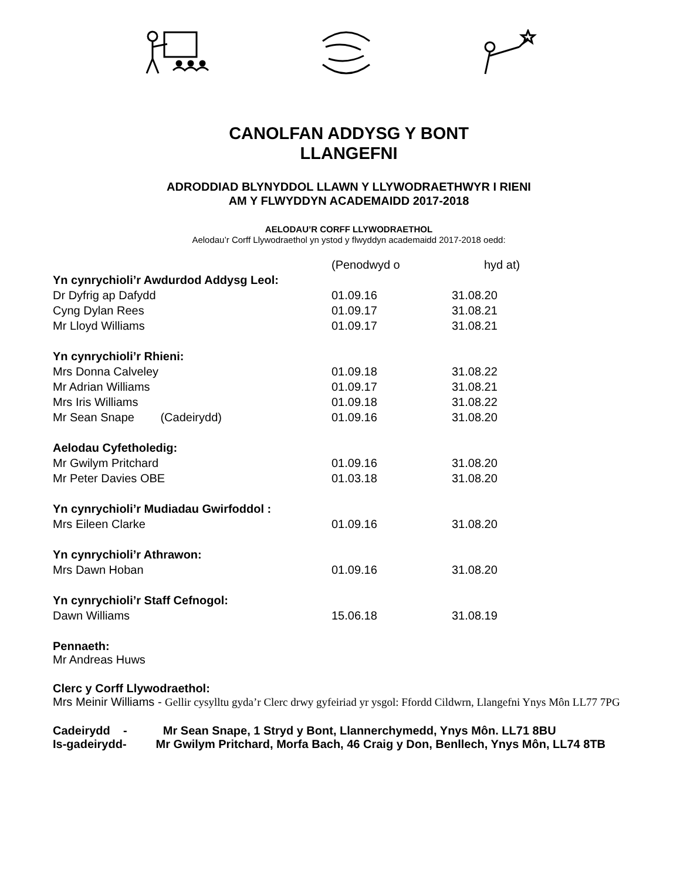CANOLFAN ADDYSG Y BONT
LLANGEFNI
ADRODDIAD BLYNYDDOL LLAWN Y LLYWODRAETHWYR I RIENI
AM Y FLWYDDYN ACADEMAIDD 2017-2018
AELODAU’R CORFF LLYWODRAETHOL
Aelodau’r Corff Llywodraethol yn ystod y flwyddyn academaidd 2017-2018 oedd:
| | (Penodwyd o | hyd at) |
| --- | --- | --- |
| Yn cynrychioli’r Awdurdod Addysg Leol: | | |
| Dr Dyfrig ap Dafydd | 01.09.16 | 31.08.20 |
| Cyng Dylan Rees | 01.09.17 | 31.08.21 |
| Mr Lloyd Williams | 01.09.17 | 31.08.21 |
| Yn cynrychioli’r Rhieni: | | |
| Mrs Donna Calveley | 01.09.18 | 31.08.22 |
| Mr Adrian Williams | 01.09.17 | 31.08.21 |
| Mrs Iris Williams | 01.09.18 | 31.08.22 |
| Mr Sean Snape (Cadeirydd) | 01.09.16 | 31.08.20 |
| Aelodau Cyfetholedig: | | |
| Mr Gwilym Pritchard | 01.09.16 | 31.08.20 |
| Mr Peter Davies OBE | 01.03.18 | 31.08.20 |
| Yn cynrychioli’r Mudiadau Gwirfoddol : | | |
| Mrs Eileen Clarke | 01.09.16 | 31.08.20 |
| Yn cynrychioli’r Athrawon: | | |
| Mrs Dawn Hoban | 01.09.16 | 31.08.20 |
| Yn cynrychioli’r Staff Cefnogol: | | |
| Dawn Williams | 15.06.18 | 31.08.19 |
Pennaeth:
Mr Andreas Huws
Clerc y Corff Llywodraethol:
Mrs Meinir Williams - Gellir cysylltu gyda’r Clerc drwy gyfeiriad yr ysgol: Ffordd Cildwrn, Llangefni Ynys Môn LL77 7PG
Cadeirydd - Mr Sean Snape, 1 Stryd y Bont, Llannerchymedd, Ynys Môn. LL71 8BU
Is-gadeirydd- Mr Gwilym Pritchard, Morfa Bach, 46 Craig y Don, Benllech, Ynys Môn, LL74 8TB